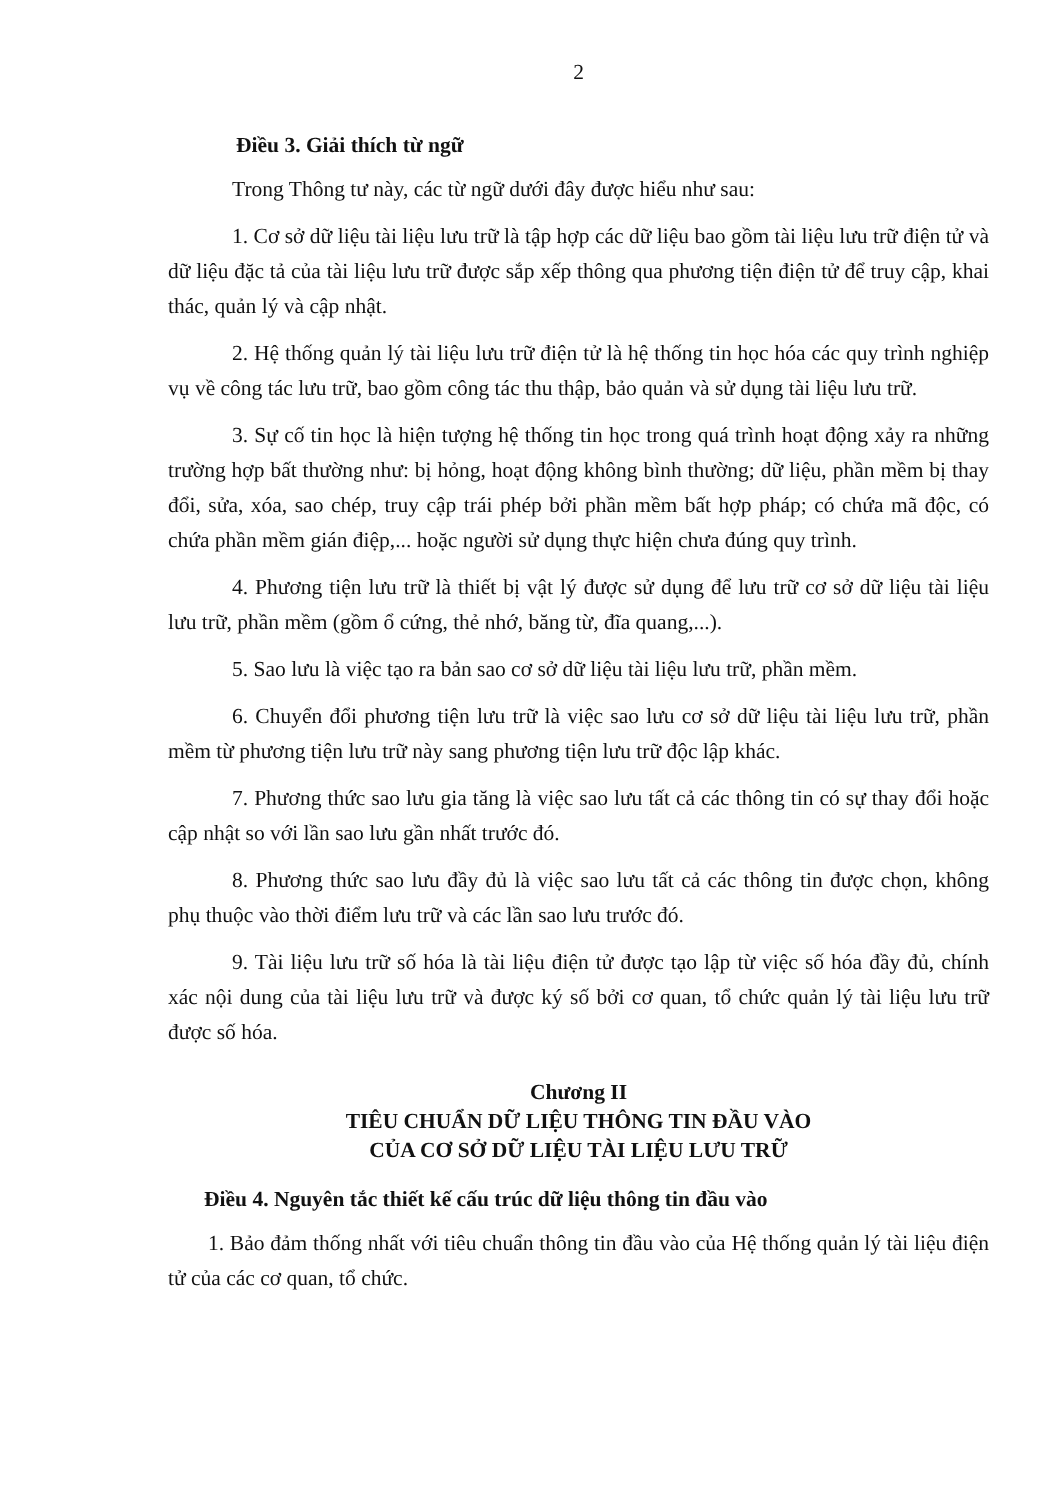2
Điều 3. Giải thích từ ngữ
Trong Thông tư này, các từ ngữ dưới đây được hiểu như sau:
1. Cơ sở dữ liệu tài liệu lưu trữ là tập hợp các dữ liệu bao gồm tài liệu lưu trữ điện tử và dữ liệu đặc tả của tài liệu lưu trữ được sắp xếp thông qua phương tiện điện tử để truy cập, khai thác, quản lý và cập nhật.
2. Hệ thống quản lý tài liệu lưu trữ điện tử là hệ thống tin học hóa các quy trình nghiệp vụ về công tác lưu trữ, bao gồm công tác thu thập, bảo quản và sử dụng tài liệu lưu trữ.
3. Sự cố tin học là hiện tượng hệ thống tin học trong quá trình hoạt động xảy ra những trường hợp bất thường như: bị hỏng, hoạt động không bình thường; dữ liệu, phần mềm bị thay đổi, sửa, xóa, sao chép, truy cập trái phép bởi phần mềm bất hợp pháp; có chứa mã độc, có chứa phần mềm gián điệp,... hoặc người sử dụng thực hiện chưa đúng quy trình.
4. Phương tiện lưu trữ là thiết bị vật lý được sử dụng để lưu trữ cơ sở dữ liệu tài liệu lưu trữ, phần mềm (gồm ổ cứng, thẻ nhớ, băng từ, đĩa quang,...).
5. Sao lưu là việc tạo ra bản sao cơ sở dữ liệu tài liệu lưu trữ, phần mềm.
6. Chuyển đổi phương tiện lưu trữ là việc sao lưu cơ sở dữ liệu tài liệu lưu trữ, phần mềm từ phương tiện lưu trữ này sang phương tiện lưu trữ độc lập khác.
7. Phương thức sao lưu gia tăng là việc sao lưu tất cả các thông tin có sự thay đổi hoặc cập nhật so với lần sao lưu gần nhất trước đó.
8. Phương thức sao lưu đầy đủ là việc sao lưu tất cả các thông tin được chọn, không phụ thuộc vào thời điểm lưu trữ và các lần sao lưu trước đó.
9. Tài liệu lưu trữ số hóa là tài liệu điện tử được tạo lập từ việc số hóa đầy đủ, chính xác nội dung của tài liệu lưu trữ và được ký số bởi cơ quan, tổ chức quản lý tài liệu lưu trữ được số hóa.
Chương II
TIÊU CHUẨN DỮ LIỆU THÔNG TIN ĐẦU VÀO
CỦA CƠ SỞ DỮ LIỆU TÀI LIỆU LƯU TRỮ
Điều 4. Nguyên tắc thiết kế cấu trúc dữ liệu thông tin đầu vào
1. Bảo đảm thống nhất với tiêu chuẩn thông tin đầu vào của Hệ thống quản lý tài liệu điện tử của các cơ quan, tổ chức.